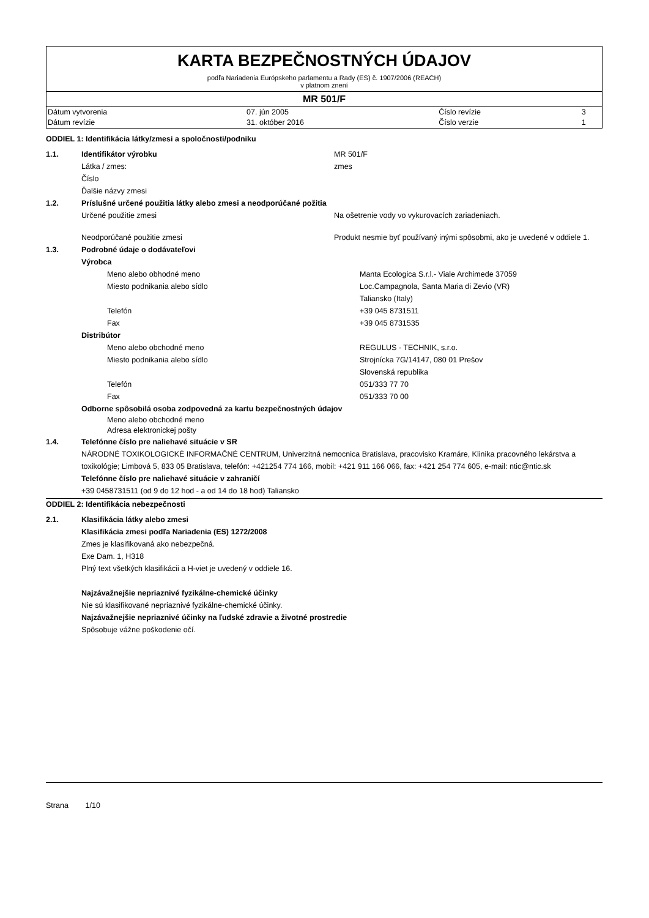KARTA BEZPEČNOSTNÝCH ÚDAJOV
podľa Nariadenia Európskeho parlamentu a Rady (ES) č. 1907/2006 (REACH)
v platnom znení
MR 501/F
| Dátum vytvorenia | 07. jún 2005 | Číslo revízie | 3 |
| Dátum revízie | 31. október 2016 | Číslo verzie | 1 |
ODDIEL 1: Identifikácia látky/zmesi a spoločnosti/podniku
1.1. Identifikátor výrobku MR 501/F
Látka / zmes: zmes
Číslo
Ďalšie názvy zmesi
1.2. Príslušné určené použitia látky alebo zmesi a neodporúčané požitia
Určené použitie zmesi Na ošetrenie vody vo vykurovacích zariadeniach.
Neodporúčané použitie zmesi Produkt nesmie byť používaný inými spôsobmi, ako je uvedené v oddiele 1.
1.3. Podrobné údaje o dodávateľovi
Výrobca
Meno alebo obhodné meno Manta Ecologica S.r.l.- Viale Archimede 37059
Miesto podnikania alebo sídlo Loc.Campagnola, Santa Maria di Zevio (VR)
Taliansko (Italy)
Telefón +39 045 8731511
Fax +39 045 8731535
Distribútor
Meno alebo obchodné meno REGULUS - TECHNIK, s.r.o.
Miesto podnikania alebo sídlo Strojnícka 7G/14147, 080 01 Prešov
Slovenská republika
Telefón 051/333 77 70
Fax 051/333 70 00
Odborne spôsobilá osoba zodpovedná za kartu bezpečnostných údajov
Meno alebo obchodné meno
Adresa elektronickej pošty
1.4. Telefónne číslo pre naliehavé situácie v SR
NÁRODNÉ TOXIKOLOGICKÉ INFORMAČNÉ CENTRUM, Univerzitná nemocnica Bratislava, pracovisko Kramáre, Klinika pracovného lekárstva a toxikológie; Limbová 5, 833 05 Bratislava, telefón: +421254 774 166, mobil: +421 911 166 066, fax: +421 254 774 605, e-mail: ntic@ntic.sk
Telefónne číslo pre naliehavé situácie v zahraničí
+39 0458731511 (od 9 do 12 hod - a od 14 do 18 hod) Taliansko
ODDIEL 2: Identifikácia nebezpečnosti
2.1. Klasifikácia látky alebo zmesi
Klasifikácia zmesi podľa Nariadenia (ES) 1272/2008
Zmes je klasifikovaná ako nebezpečná.
Exe Dam. 1, H318
Plný text všetkých klasifikácii a H-viet je uvedený v oddiele 16.
Najzávažnejšie nepriaznivé fyzikálne-chemické účinky
Nie sú klasifikované nepriaznivé fyzikálne-chemické účinky.
Najzávažnejšie nepriaznivé účinky na ľudské zdravie a životné prostredie
Spôsobuje vážne poškodenie očí.
Strana 1/10